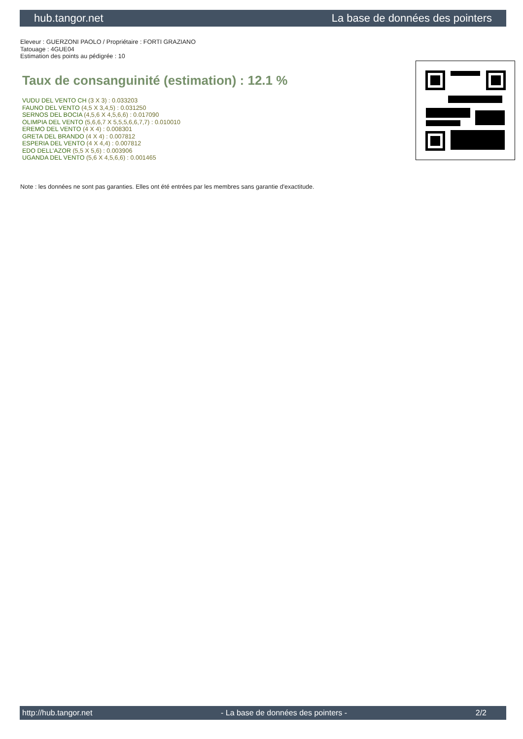hub.tangor.net La base de données des pointers
Eleveur : GUERZONI PAOLO / Propriétaire : FORTI GRAZIANO
Tatouage : 4GUE04
Estimation des points au pédigrée : 10
Taux de consanguinité (estimation) : 12.1 %
VUDU DEL VENTO CH (3 X 3) : 0.033203
FAUNO DEL VENTO (4,5 X 3,4,5) : 0.031250
SERNOS DEL BOCIA (4,5,6 X 4,5,6,6) : 0.017090
OLIMPIA DEL VENTO (5,6,6,7 X 5,5,5,6,6,7,7) : 0.010010
EREMO DEL VENTO (4 X 4) : 0.008301
GRETA DEL BRANDO (4 X 4) : 0.007812
ESPERIA DEL VENTO (4 X 4,4) : 0.007812
EDO DELL'AZOR (5,5 X 5,6) : 0.003906
UGANDA DEL VENTO (5,6 X 4,5,6,6) : 0.001465
Note : les données ne sont pas garanties. Elles ont été entrées par les membres sans garantie d'exactitude.
http://hub.tangor.net - La base de données des pointers - 2/2